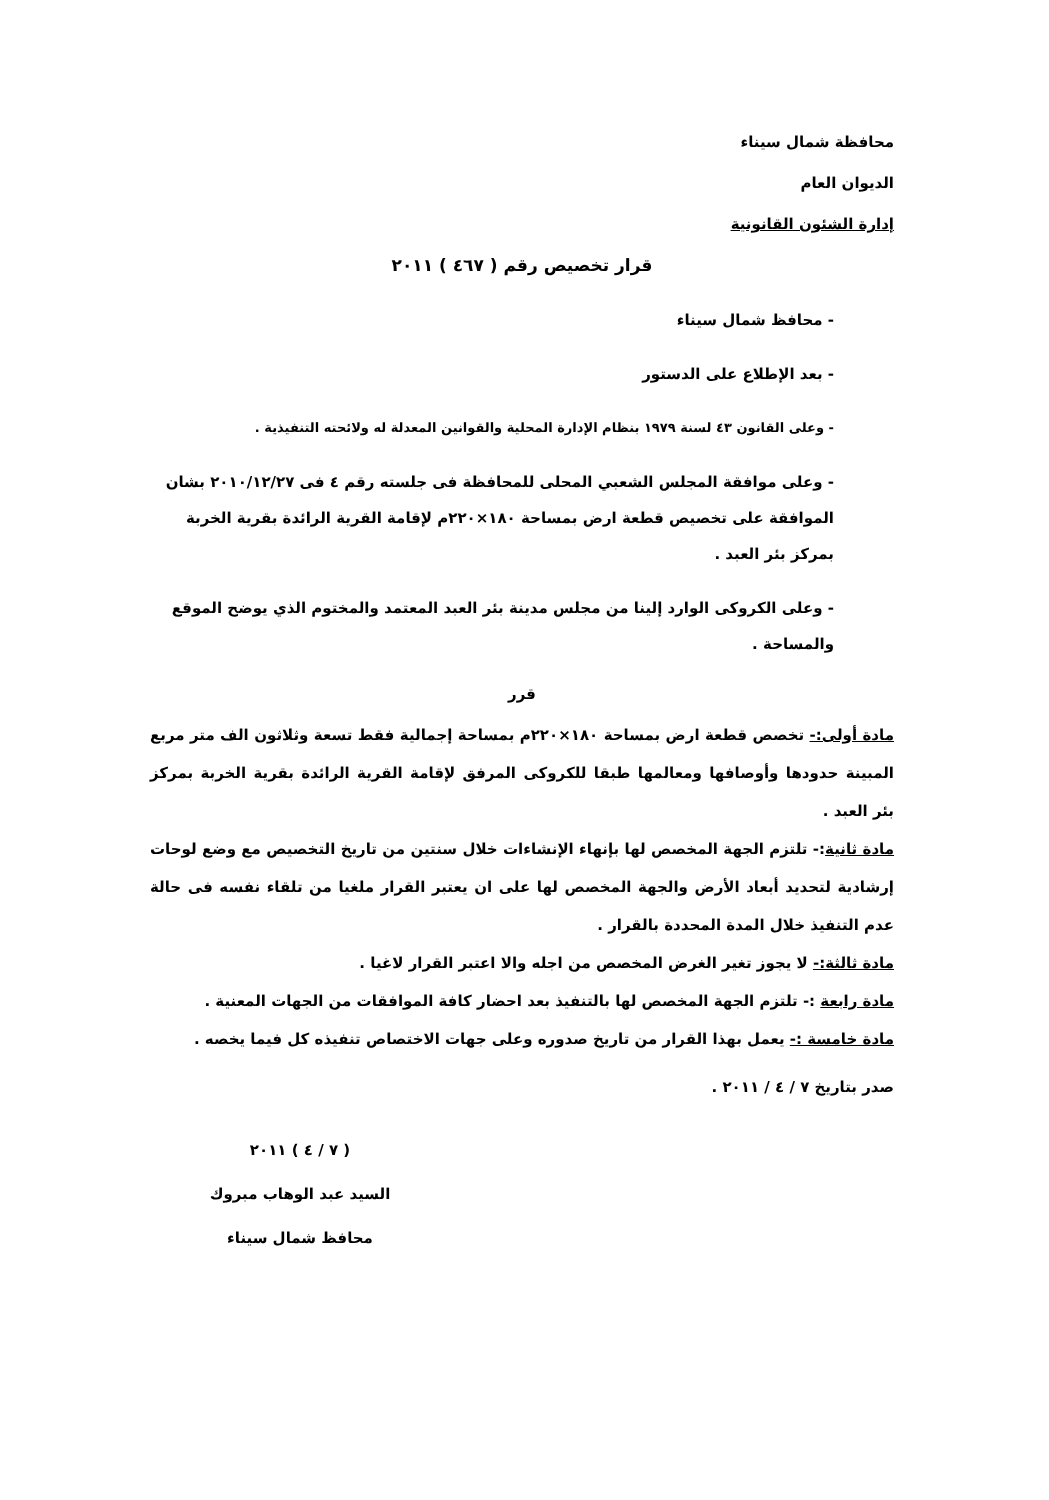محافظة شمال سيناء
الديوان العام
إدارة الشئون القانونية
قرار تخصيص رقم ( ٤٦٧ ) ٢٠١١
- محافظ شمال سيناء
- بعد الإطلاع على الدستور
- وعلى القانون ٤٣ لسنة ١٩٧٩ بنظام الإدارة المحلية والقوانين المعدلة له ولائحته التنفيذية .
- وعلى موافقة المجلس الشعبي المحلى للمحافظة فى جلسته رقم ٤ فى ٢٠١٠/١٢/٢٧ بشان الموافقة على تخصيص قطعة ارض بمساحة ١٨٠×٢٢٠م لإقامة القرية الرائدة بقرية الخربة بمركز بئر العبد .
- وعلى الكروكى الوارد إلينا من مجلس مدينة بئر العبد المعتمد والمختوم الذي يوضح الموقع والمساحة .
قرر
مادة أولى:- تخصص قطعة ارض بمساحة ١٨٠×٢٢٠م بمساحة إجمالية فقط تسعة وثلاثون الف متر مربع المبينة حدودها وأوصافها ومعالمها طبقا للكروكى المرفق لإقامة القرية الرائدة بقرية الخربة بمركز بئر العبد .
مادة ثانية:- تلتزم الجهة المخصص لها بإنهاء الإنشاءات خلال سنتين من تاريخ التخصيص مع وضع لوحات إرشادية لتحديد أبعاد الأرض والجهة المخصص لها على ان يعتبر القرار ملغيا من تلقاء نفسه فى حالة عدم التنفيذ خلال المدة المحددة بالقرار .
مادة ثالثة:- لا يجوز تغير الغرض المخصص من اجله والا اعتبر القرار لاغيا .
مادة رابعة :- تلتزم الجهة المخصص لها بالتنفيذ بعد احضار كافة الموافقات من الجهات المعنية .
مادة خامسة :- يعمل بهذا القرار من تاريخ صدوره وعلى جهات الاختصاص تنفيذه كل فيما يخصه .
صدر بتاريخ ٧ / ٤ / ٢٠١١ .
( ٧ / ٤ ) ٢٠١١
السيد عبد الوهاب مبروك
محافظ شمال سيناء